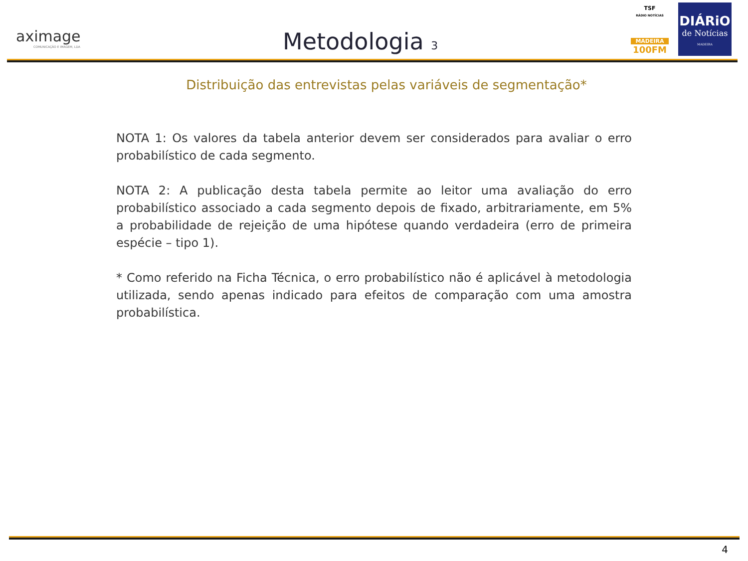aximage
COMUNICAÇÃO E IMAGEM, LDA
Metodologia 3
TSF
RÁDIO NOTÍCIAS
MADEIRA
100FM
DIÁRiO
de Notícias
MADEIRA
Distribuição das entrevistas pelas variáveis de segmentação*
NOTA 1: Os valores da tabela anterior devem ser considerados para avaliar o erro probabilístico de cada segmento.
NOTA 2: A publicação desta tabela permite ao leitor uma avaliação do erro probabilístico associado a cada segmento depois de fixado, arbitrariamente, em 5% a probabilidade de rejeição de uma hipótese quando verdadeira (erro de primeira espécie – tipo 1).
* Como referido na Ficha Técnica, o erro probabilístico não é aplicável à metodologia utilizada, sendo apenas indicado para efeitos de comparação com uma amostra probabilística.
4